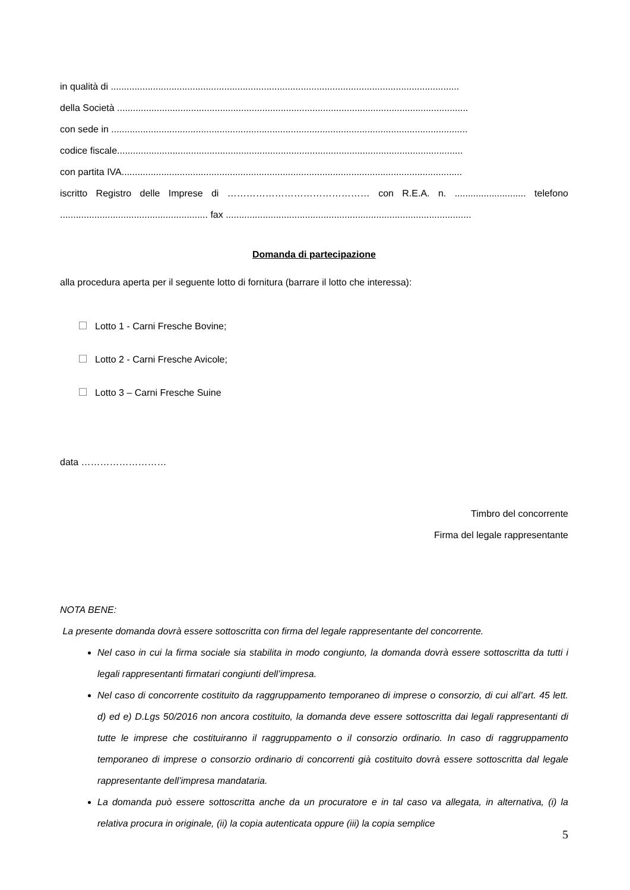in qualità di ....................................................................................................................................
della Società .....................................................................................................................................
con sede in .......................................................................................................................................
codice fiscale...................................................................................................................................
con partita IVA.................................................................................................................................
iscritto Registro delle Imprese di ……………………………………… con R.E.A. n. ........................... telefono ........................................................ fax .............................................................................................
Domanda di partecipazione
alla procedura aperta per il seguente lotto di fornitura (barrare il lotto che interessa):
Lotto 1 - Carni Fresche Bovine;
Lotto 2 - Carni Fresche Avicole;
Lotto 3 – Carni Fresche Suine
data ………………………
Timbro del concorrente
Firma del legale rappresentante
NOTA BENE:
La presente domanda dovrà essere sottoscritta con firma del legale rappresentante del concorrente.
Nel caso in cui la firma sociale sia stabilita in modo congiunto, la domanda dovrà essere sottoscritta da tutti i legali rappresentanti firmatari congiunti dell’impresa.
Nel caso di concorrente costituito da raggruppamento temporaneo di imprese o consorzio, di cui all’art. 45 lett. d) ed e) D.Lgs 50/2016 non ancora costituito, la domanda deve essere sottoscritta dai legali rappresentanti di tutte le imprese che costituiranno il raggruppamento o il consorzio ordinario. In caso di raggruppamento temporaneo di imprese o consorzio ordinario di concorrenti già costituito dovrà essere sottoscritta dal legale rappresentante dell’impresa mandataria.
La domanda può essere sottoscritta anche da un procuratore e in tal caso va allegata, in alternativa, (i) la relativa procura in originale, (ii) la copia autenticata oppure (iii) la copia semplice
5